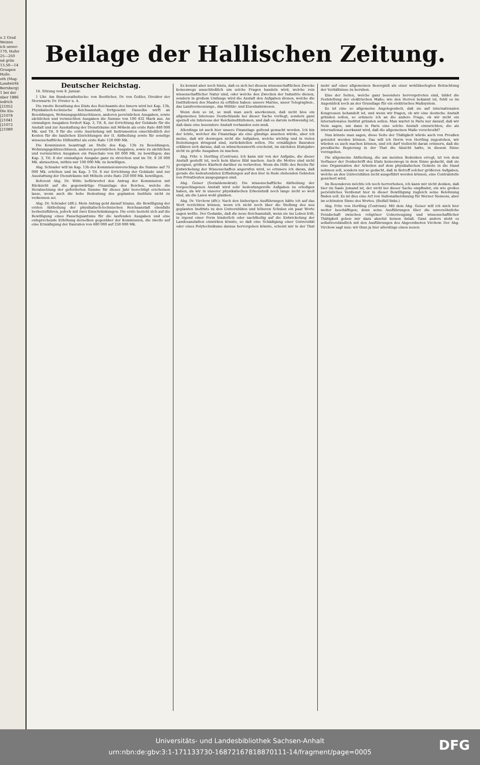u 2 Grad
Weizen
ich unver-
170, Hafer
25—250
nd grün
13,50—14
Graupen
Halle.
oth (Mag-
Landwirth
Bernburg)
1 bei der
nber 1886
iedrich
[21052
Die Eis-
[21078
[21041
[21072
[21089
Beilage der Hallischen Zeitung.
Deutscher Reichstag.
16. Sitzung vom 8. Januar.
1 Uhr. Am Bundesrathstische: von Boetticher, Dr. von Goßler, Direktor der Sternwarte Dr. Förster u. A.
Die zweite Berathung des Etats des Reichsamts des Innern wird bei Kap. 13b, Physikalisch-technische Reichsanstalt, fortgesetzt. Dasselbe wirft an Besoldungen, Wohnungsgeldzuschüssen, anderen persönlichen Ausgaben, sowie sächlichen und vermischten Ausgaben die Summe von 100 432 Mark aus. An einmaligen Ausgaben fordert Kap. 3, Tit. 8, zur Errichtung der Gebäude für die Anstalt und zur Ausstattung der Diensträume mit Möbeln als erste Rate 480 000 Mk. und Tit. 9 für die erste Ausrüstung mit Instrumenten einschließlich der Kosten für die baulichen Einrichtungen der II. Abtheilung sowie für sonstige wissenschaftliche Hilfsmittel als erste Rate 120 000 Mk.
Die Kommission beantragt an Stelle des Kap. 13b zu Besoldungen, Wohnungsgeldzuschüssen, anderen persönlichen Ausgaben, sowie zu sächlichen und vermischten Ausgaben ein Pauschale von 60 000 Mk. zu bewilligen; das Kap. 3, Tit. 8 der einmaligen Ausgabe ganz zu streichen und im Tit. 9 20 000 Mk. abzusetzen, mithin nur 100 000 Mk. zu bewilligen.
Abg. Schrader will im Kap. 13b des Kommissionsvorschlags die Summe auf 75 000 Mk. erhöhen und im Kap. 3 Tit. 8 zur Errichtung der Gebäude und zur Ausstattung der Diensträume mit Möbeln erste Rate 250 000 Mk. bewilligen.
Referent Abg. Dr. Witte befürwortet den Antrag der Kommission mit Rücksicht auf die gegenwärtige Finanzlage des Reiches, welche die Herabsetzung der geforderten Summe für dieses Jahr berechtigt erscheinen lasse, wenn auch die hohe Bedeutung des geplanten Instituts nicht zu verkennen sei.
Abg. Dr. Schrader (dfr.): Mein Antrag geht darauf hinaus, die Bewilligung der ersten Abtheilung der physikalisch-technischen Reichsanstalt ebenfalls herbeizuführen, jedoch mit zwei Einschränkungen. Die erste bezieht sich auf die Bewilligung eines Pauschquantums für die laufenden Ausgaben und eine entsprechende Erhöhung derselben gegenüber der Kommission, die zweite auf eine Ermäßigung der Bauraten von 480 000 auf 250 000 Mk.
Es kommt aber noch hinzu, daß es sich bei diesem wissenschaftlichen Zwecke keineswegs ausschließlich um solche Fragen handeln wird, welche rein wissenschaftlicher Natur sind, oder welche den Zwecken der Industrie dienen, sondern in großem Umfange wird die Anstalt den Aufgaben dienen, welche die Institutionen des Staates zu erfüllen haben: unsere Marine, unser Telegraphen-, das Landvermessungs-, das Militär- und Eisenbahnwesen.
Wenn dem so ist, so muß man auch anerkennen, daß nicht blos ein allgemeines Interesse Deutschlands bei dieser Sache vorliegt, sondern ganz speziell ein Interesse der Reichsinstitutionen, und daß es darum nothwendig ist, daß dazu eine besondere Anstalt vorhanden sein muß.
Allerdings ist auch hier unsere Finanzlage geltend gemacht worden. Ich bin der letzte, welcher die Finanzlage als eine günstige ansehen würde, aber ich meine, daß wir deswegen nicht die Aufgaben, welche wichtig und in vielen Beziehungen dringend sind, zurückstellen sollen. Die ermäßigten Bauraten erklären sich daraus, daß es wünschenswerth erscheint, im nächsten Etatsjahre nicht zu große Ausgaben zu machen.
Abg. Frhr. v. Hertling (Centrum): Ich kann mir von der Aufgabe, die dieser Anstalt gestellt ist, noch kein klares Bild machen. Auch die Motive sind nicht geeignet, größere Klarheit darüber zu verbreiten. Wenn die Hilfe des Reichs für Entwickelung der Wissenschaften angerufen wird, so erinnere ich daran, daß gerade die bedeutendsten Erfindungen auf den hier in Rede stehenden Gebieten von Privatleuten ausgegangen sind.
Abg. Geiser (Sozialdemokrat): Die wissenschaftliche Abtheilung der vorgeschlagenen Anstalt wird sehr bedeutungsvolle Aufgaben zu erledigen haben, da wir in unserer physikalischen Erkenntniß noch lange nicht so weit sind, als die Laien wohl glauben.
Abg. Dr. Virchow (dfr.): Nach den bisherigen Ausführungen hätte ich auf das Wort verzichten können, wenn ich nicht noch über die Stellung des neu geplanten Instituts zu den Universitäten und höheren Schulen ein paar Worte sagen wollte. Der Gedanke, daß die neue Reichsanstalt, wenn sie ins Leben tritt, in irgend einer Form hinderlich oder nachtheilig auf die Entwickelung der Landesanstalten einwirken könnte, so daß eine Schädigung einer Universität oder eines Polytechnikums daraus hervorgehen könnte, scheint mir in der That mehr auf einer allgemeinen Besorgniß als einer wohlüberlegten Betrachtung der Verhältnisse zu beruhen.
Eine der Seiten, welche ganz besonders hervorgetreten sind, bildet die Feststellung der elektrischen Maße; wie den Herren bekannt ist, fehlt es im Augenblick noch an der Grundlage für ein elektrisches Maßsystem.
Es ist eine so allgemeine Angelegenheit, daß sie auf internationalen Kongressen behandelt ist, und wenn wir fragen, ob wir eine deutsche Anstalt gründen sollen, so erinnere ich an die andere Frage, ob wir nicht ein internationales Institut gründen sollen. Man wartet in Paris nur darauf, daß wir Nein sagen, um dann in Paris eine solche Anstalt einzurichten, die als international anerkannt wird, daß die allgemeinen Maße vorschreibt?
Nun könnte man sagen, diese Seite der Thätigkeit würde auch von Preußen geleistet werden können. Das will ich Herrn von Hertling zugestehen, wir würden es auch machen können, und ich darf vielleicht daran erinnern, daß die preußische Regierung in der That die Absicht hatte, in diesem Sinne vorzugehen.
Die allgemeine Abtheilung, die am meisten Bedenken erregt, ist von dem Verfasser der Denkschrift des Etats keineswegs in dem Sinne gedacht, daß sie eine Organisation der Arbeiten auf dem physikalischen Gebiete in die Hand nehmen soll, sondern nur so gedacht, daß in Betreff solcher größeren Aufgaben, welche an den Universitäten nicht ausgeführt werden können, eine Centralstelle gesichert wird.
Im Besonderen möchte ich noch hervorheben, ich kann mir nicht denken, daß hier im Saale Jemand ist, der nicht bei dieser Sache empfindet, ein wie großes persönliches Verdienst hier in dieser Bewilligung zugleich seine Belohnung finden soll. Es ist dies eine Art von Nationalbelohnung für Werner Siemens, aber im schönsten Sinne des Wortes. (Beifall links.)
Abg. Frhr. von Hertling (Centrum): Mit dem Abg. Geiser will ich mich hier weiter beschäftigen; denn seine Ausführungen über die unversöhnliche Feindschaft zwischen religiöser Ueberzeugung und wissenschaftlicher Thätigkeit geben mir dazu absolut keinen Anlaß. Ganz anders steht es selbstverständlich mit den Ausführungen des Abgeordneten Virchow. Der Abg. Virchow sagt nun: wir thun ja hier allerdings einen neuen
Universitäts- und Landesbibliothek Sachsen-Anhalt
urn:nbn:de:gbv:3:1-171133730-16872167818870111-14/fragment/page=0005
DFG